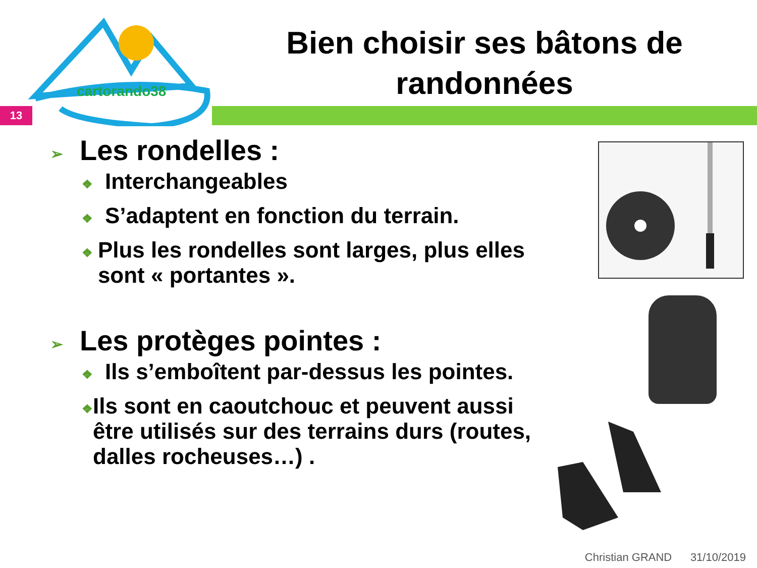cartorando38
Bien choisir ses bâtons de randonnées
13
➢ Les rondelles :
❖ Interchangeables
❖ S’adaptent en fonction du terrain.
❖ Plus les rondelles sont larges, plus elles sont « portantes ».
➢ Les protèges pointes :
❖ Ils s’emboîtent par-dessus les pointes.
❖ Ils sont en caoutchouc et peuvent aussi être utilisés sur des terrains durs (routes, dalles rocheuses…) .
Christian GRAND 31/10/2019